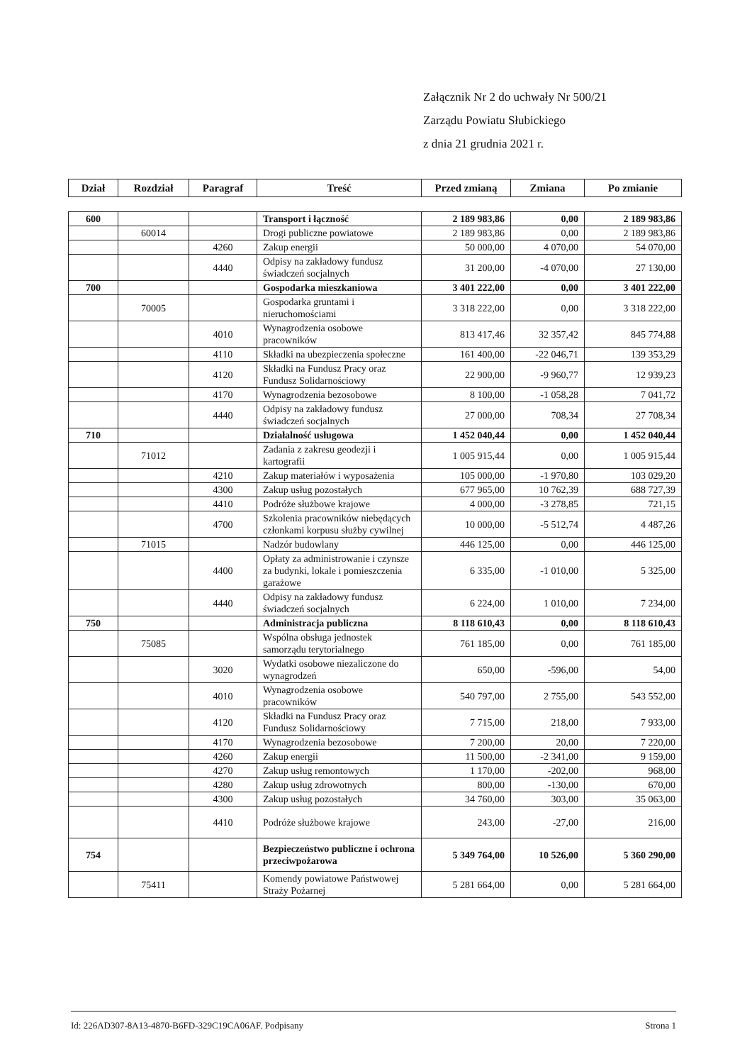Załącznik Nr 2 do uchwały Nr 500/21
Zarządu Powiatu Słubickiego
z dnia 21 grudnia 2021 r.
| Dział | Rozdział | Paragraf | Treść | Przed zmianą | Zmiana | Po zmianie |
| --- | --- | --- | --- | --- | --- | --- |
| 600 | | | Transport i łączność | 2 189 983,86 | 0,00 | 2 189 983,86 |
| | 60014 | | Drogi publiczne powiatowe | 2 189 983,86 | 0,00 | 2 189 983,86 |
| | | 4260 | Zakup energii | 50 000,00 | 4 070,00 | 54 070,00 |
| | | 4440 | Odpisy na zakładowy fundusz świadczeń socjalnych | 31 200,00 | -4 070,00 | 27 130,00 |
| 700 | | | Gospodarka mieszkaniowa | 3 401 222,00 | 0,00 | 3 401 222,00 |
| | 70005 | | Gospodarka gruntami i nieruchomościami | 3 318 222,00 | 0,00 | 3 318 222,00 |
| | | 4010 | Wynagrodzenia osobowe pracowników | 813 417,46 | 32 357,42 | 845 774,88 |
| | | 4110 | Składki na ubezpieczenia społeczne | 161 400,00 | -22 046,71 | 139 353,29 |
| | | 4120 | Składki na Fundusz Pracy oraz Fundusz Solidarnościowy | 22 900,00 | -9 960,77 | 12 939,23 |
| | | 4170 | Wynagrodzenia bezosobowe | 8 100,00 | -1 058,28 | 7 041,72 |
| | | 4440 | Odpisy na zakładowy fundusz świadczeń socjalnych | 27 000,00 | 708,34 | 27 708,34 |
| 710 | | | Działalność usługowa | 1 452 040,44 | 0,00 | 1 452 040,44 |
| | 71012 | | Zadania z zakresu geodezji i kartografii | 1 005 915,44 | 0,00 | 1 005 915,44 |
| | | 4210 | Zakup materiałów i wyposażenia | 105 000,00 | -1 970,80 | 103 029,20 |
| | | 4300 | Zakup usług pozostałych | 677 965,00 | 10 762,39 | 688 727,39 |
| | | 4410 | Podróże służbowe krajowe | 4 000,00 | -3 278,85 | 721,15 |
| | | 4700 | Szkolenia pracowników niebędących członkami korpusu służby cywilnej | 10 000,00 | -5 512,74 | 4 487,26 |
| | 71015 | | Nadzór budowlany | 446 125,00 | 0,00 | 446 125,00 |
| | | 4400 | Opłaty za administrowanie i czynsze za budynki, lokale i pomieszczenia garażowe | 6 335,00 | -1 010,00 | 5 325,00 |
| | | 4440 | Odpisy na zakładowy fundusz świadczeń socjalnych | 6 224,00 | 1 010,00 | 7 234,00 |
| 750 | | | Administracja publiczna | 8 118 610,43 | 0,00 | 8 118 610,43 |
| | 75085 | | Wspólna obsługa jednostek samorządu terytorialnego | 761 185,00 | 0,00 | 761 185,00 |
| | | 3020 | Wydatki osobowe niezaliczone do wynagrodzeń | 650,00 | -596,00 | 54,00 |
| | | 4010 | Wynagrodzenia osobowe pracowników | 540 797,00 | 2 755,00 | 543 552,00 |
| | | 4120 | Składki na Fundusz Pracy oraz Fundusz Solidarnościowy | 7 715,00 | 218,00 | 7 933,00 |
| | | 4170 | Wynagrodzenia bezosobowe | 7 200,00 | 20,00 | 7 220,00 |
| | | 4260 | Zakup energii | 11 500,00 | -2 341,00 | 9 159,00 |
| | | 4270 | Zakup usług remontowych | 1 170,00 | -202,00 | 968,00 |
| | | 4280 | Zakup usług zdrowotnych | 800,00 | -130,00 | 670,00 |
| | | 4300 | Zakup usług pozostałych | 34 760,00 | 303,00 | 35 063,00 |
| | | 4410 | Podróże służbowe krajowe | 243,00 | -27,00 | 216,00 |
| 754 | | | Bezpieczeństwo publiczne i ochrona przeciwpożarowa | 5 349 764,00 | 10 526,00 | 5 360 290,00 |
| | 75411 | | Komendy powiatowe Państwowej Straży Pożarnej | 5 281 664,00 | 0,00 | 5 281 664,00 |
Id: 226AD307-8A13-4870-B6FD-329C19CA06AF. Podpisany Strona 1